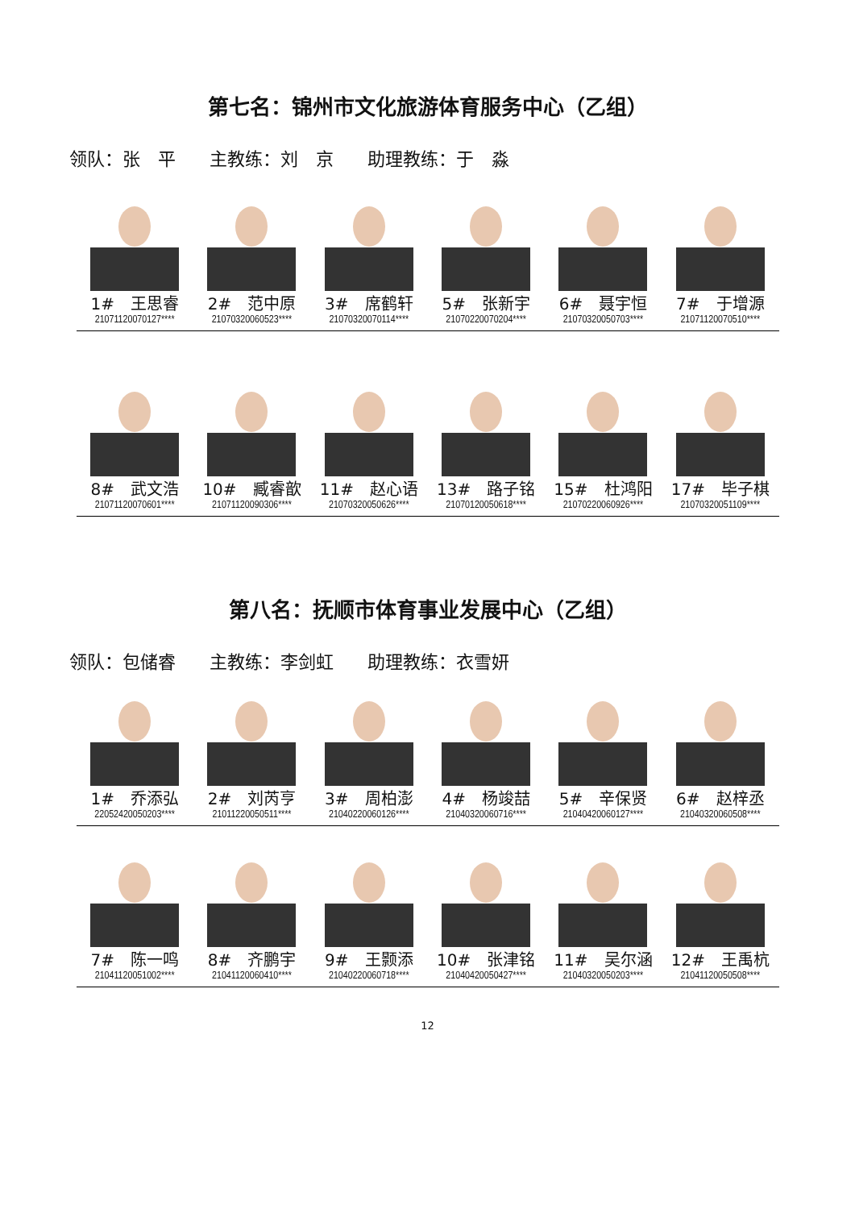第七名：锦州市文化旅游体育服务中心（乙组）
领队：张　平 主教练：刘　京 助理教练：于　淼
| 1# 王思睿 | 2# 范中原 | 3# 席鹤轩 | 5# 张新宇 | 6# 聂宇恒 | 7# 于增源 |
| 21071120070127**** | 21070320060523**** | 21070320070114**** | 21070220070204**** | 21070320050703**** | 21071120070510**** |
| 8# 武文浩 | 10# 臧睿歆 | 11# 赵心语 | 13# 路子铭 | 15# 杜鸿阳 | 17# 毕子棋 |
| 21071120070601**** | 21071120090306**** | 21070320050626**** | 21070120050618**** | 21070220060926**** | 21070320051109**** |
第八名：抚顺市体育事业发展中心（乙组）
领队：包储睿 主教练：李剑虹 助理教练：衣雪妍
| 1# 乔添弘 | 2# 刘芮亨 | 3# 周柏澎 | 4# 杨竣喆 | 5# 辛保贤 | 6# 赵梓丞 |
| 22052420050203**** | 21011220050511**** | 21040220060126**** | 21040320060716**** | 21040420060127**** | 21040320060508**** |
| 7# 陈一鸣 | 8# 齐鹏宇 | 9# 王颢添 | 10# 张津铭 | 11# 吴尔涵 | 12# 王禹杭 |
| 21041120051002**** | 21041120060410**** | 21040220060718**** | 21040420050427**** | 21040320050203**** | 21041120050508**** |
12